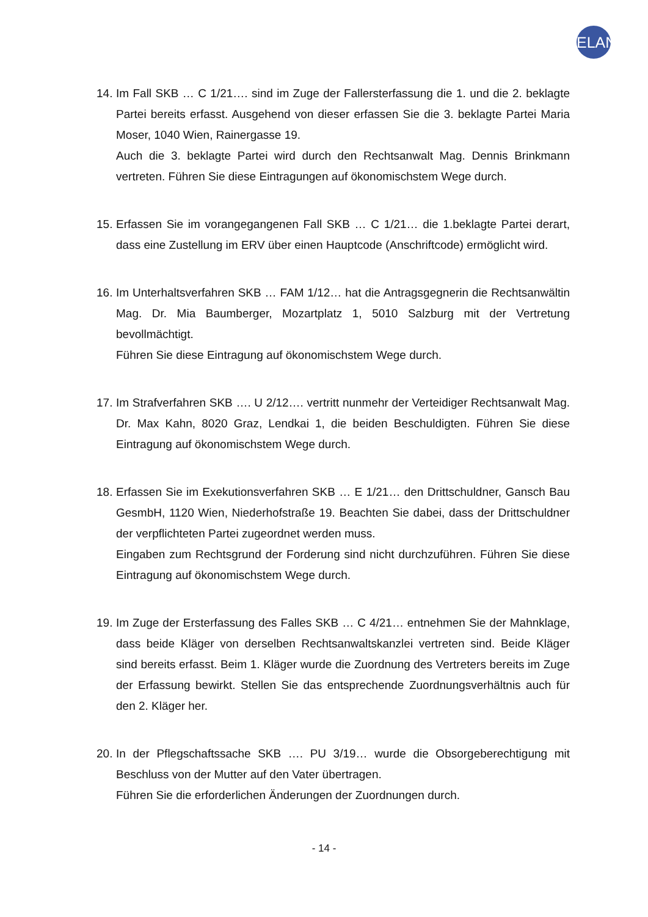ELAN
14.
Im Fall SKB … C 1/21…. sind im Zuge der Fallersterfassung die 1. und die 2. beklagte Partei bereits erfasst. Ausgehend von dieser erfassen Sie die 3. beklagte Partei Maria Moser, 1040 Wien, Rainergasse 19.
Auch die 3. beklagte Partei wird durch den Rechtsanwalt Mag. Dennis Brinkmann vertreten. Führen Sie diese Eintragungen auf ökonomischstem Wege durch.
15.
Erfassen Sie im vorangegangenen Fall SKB … C 1/21… die 1.beklagte Partei derart, dass eine Zustellung im ERV über einen Hauptcode (Anschriftcode) ermöglicht wird.
16.
Im Unterhaltsverfahren SKB … FAM 1/12… hat die Antragsgegnerin die Rechtsanwältin Mag. Dr. Mia Baumberger, Mozartplatz 1, 5010 Salzburg mit der Vertretung bevollmächtigt.
Führen Sie diese Eintragung auf ökonomischstem Wege durch.
17.
Im Strafverfahren SKB …. U 2/12…. vertritt nunmehr der Verteidiger Rechtsanwalt Mag. Dr. Max Kahn, 8020 Graz, Lendkai 1, die beiden Beschuldigten. Führen Sie diese Eintragung auf ökonomischstem Wege durch.
18.
Erfassen Sie im Exekutionsverfahren SKB … E 1/21… den Drittschuldner, Gansch Bau GesmbH, 1120 Wien, Niederhofstraße 19. Beachten Sie dabei, dass der Drittschuldner der verpflichteten Partei zugeordnet werden muss.
Eingaben zum Rechtsgrund der Forderung sind nicht durchzuführen. Führen Sie diese Eintragung auf ökonomischstem Wege durch.
19.
Im Zuge der Ersterfassung des Falles SKB … C 4/21… entnehmen Sie der Mahnklage, dass beide Kläger von derselben Rechtsanwaltskanzlei vertreten sind. Beide Kläger sind bereits erfasst. Beim 1. Kläger wurde die Zuordnung des Vertreters bereits im Zuge der Erfassung bewirkt. Stellen Sie das entsprechende Zuordnungsverhältnis auch für den 2. Kläger her.
20.
In der Pflegschaftssache SKB …. PU 3/19… wurde die Obsorgeberechtigung mit Beschluss von der Mutter auf den Vater übertragen.
Führen Sie die erforderlichen Änderungen der Zuordnungen durch.
- 14 -